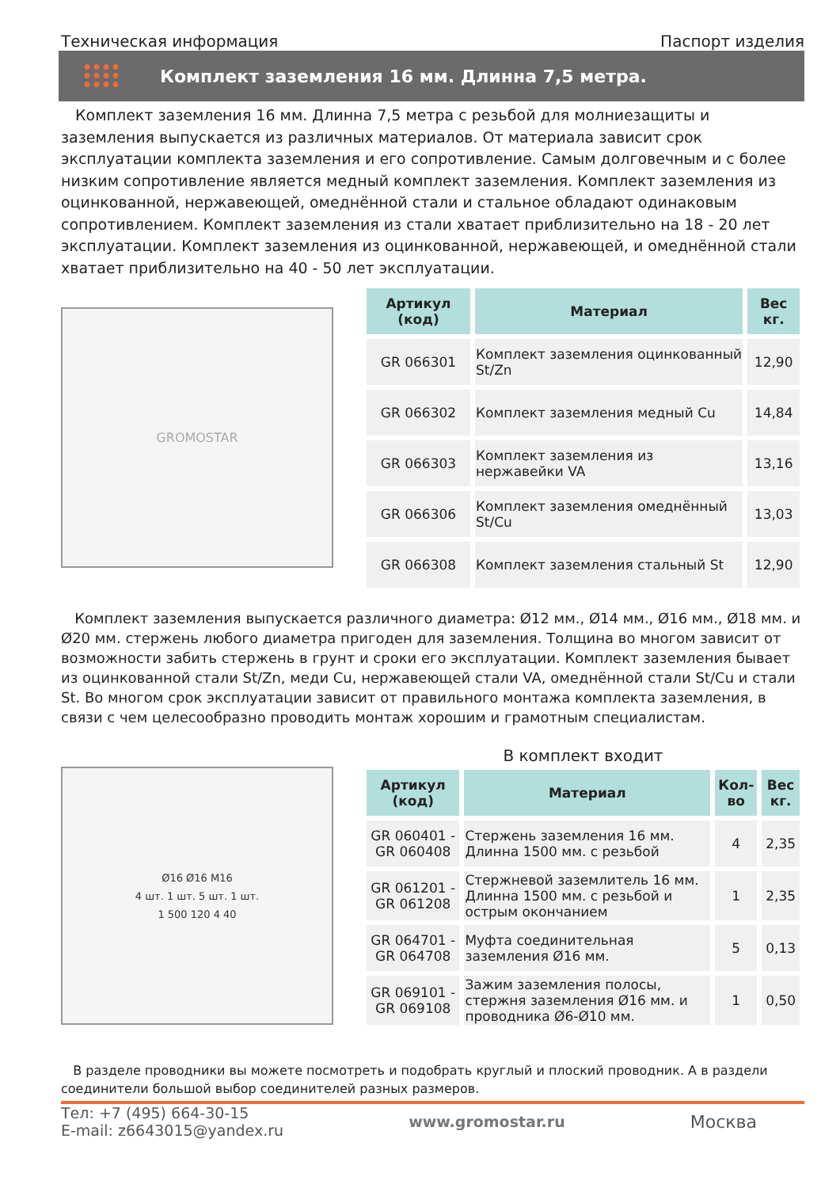Техническая информация Паспорт изделия
Комплект заземления 16 мм. Длинна 7,5 метра.
Комплект заземления 16 мм. Длинна 7,5 метра с резьбой для молниезащиты и заземления выпускается из различных материалов. От материала зависит срок эксплуатации комплекта заземления и его сопротивление. Самым долговечным и с более низким сопротивление является медный комплект заземления. Комплект заземления из оцинкованной, нержавеющей, омеднённой стали и стальное обладают одинаковым сопротивлением. Комплект заземления из стали хватает приблизительно на 18 - 20 лет эксплуатации. Комплект заземления из оцинкованной, нержавеющей, и омеднённой стали хватает приблизительно на 40 - 50 лет эксплуатации.
GROMOSTAR
| Артикул (код) | Материал | Вес кг. |
| --- | --- | --- |
| GR 066301 | Комплект заземления оцинкованный St/Zn | 12,90 |
| GR 066302 | Комплект заземления медный Cu | 14,84 |
| GR 066303 | Комплект заземления из нержавейки VA | 13,16 |
| GR 066306 | Комплект заземления омеднённый St/Cu | 13,03 |
| GR 066308 | Комплект заземления стальный St | 12,90 |
Комплект заземления выпускается различного диаметра: Ø12 мм., Ø14 мм., Ø16 мм., Ø18 мм. и Ø20 мм. стержень любого диаметра пригоден для заземления. Толщина во многом зависит от возможности забить стержень в грунт и сроки его эксплуатации. Комплект заземления бывает из оцинкованной стали St/Zn, меди Cu, нержавеющей стали VA, омеднённой стали St/Cu и стали St. Во многом срок эксплуатации зависит от правильного монтажа комплекта заземления, в связи с чем целесообразно проводить монтаж хорошим и грамотным специалистам.
Ø16 Ø16 M16
4 шт. 1 шт. 5 шт. 1 шт.
1 500 120 4 40
В комплект входит
| Артикул (код) | Материал | Кол-во | Вес кг. |
| --- | --- | --- | --- |
| GR 060401 - GR 060408 | Стержень заземления 16 мм. Длинна 1500 мм. с резьбой | 4 | 2,35 |
| GR 061201 - GR 061208 | Стержневой заземлитель 16 мм. Длинна 1500 мм. с резьбой и острым окончанием | 1 | 2,35 |
| GR 064701 - GR 064708 | Муфта соединительная заземления Ø16 мм. | 5 | 0,13 |
| GR 069101 - GR 069108 | Зажим заземления полосы, стержня заземления Ø16 мм. и проводника Ø6-Ø10 мм. | 1 | 0,50 |
В разделе проводники вы можете посмотреть и подобрать круглый и плоский проводник. А в раздели соединители большой выбор соединителей разных размеров.
Тел: +7 (495) 664-30-15
E-mail: z6643015@yandex.ru
www.gromostar.ru Москва